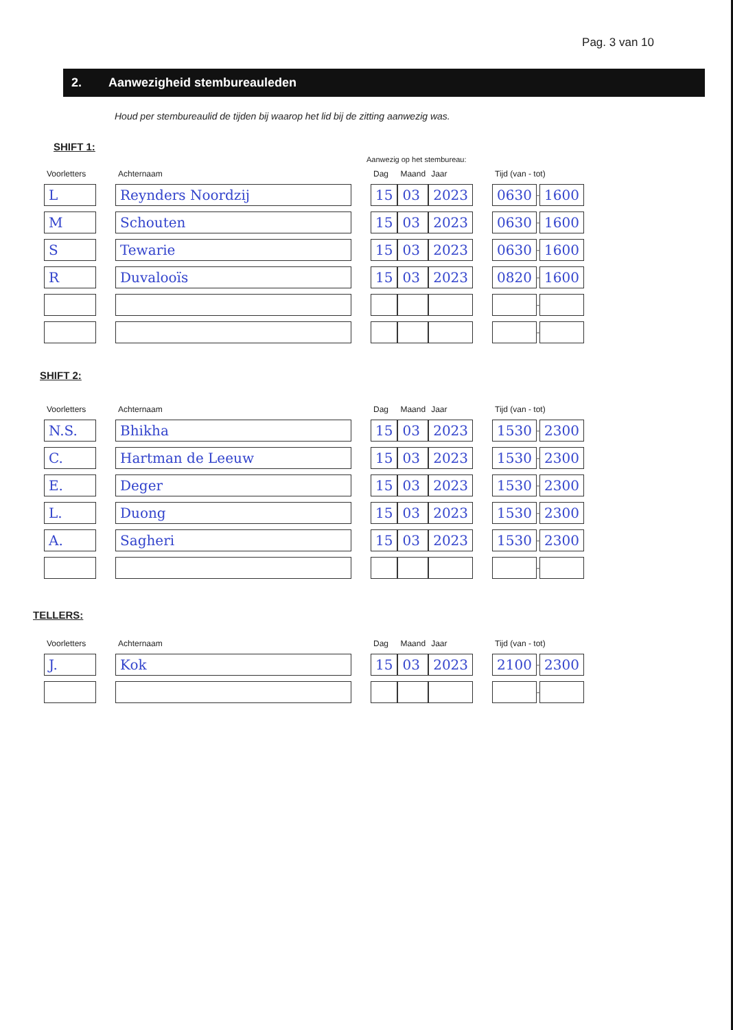Pag. 3 van 10
2. Aanwezigheid stembureauleden
Houd per stembureaulid de tijden bij waarop het lid bij de zitting aanwezig was.
SHIFT 1:
Aanwezig op het stembureau:
| Voorletters | | Achternaam | | Dag | Maand | Jaar | | Tijd (van - tot) | | |
| --- | --- | --- | --- | --- | --- | --- | --- | --- | --- | --- |
| L | | Reynders Noordzij | | 15 | 03 | 2023 | | 0630 | - | 1600 |
| M | | Schouten | | 15 | 03 | 2023 | | 0630 | - | 1600 |
| S | | Tewarie | | 15 | 03 | 2023 | | 0630 | - | 1600 |
| R | | Duvalooïs | | 15 | 03 | 2023 | | 0820 | - | 1600 |
| | | | | | | | | | - | |
| | | | | | | | | | - | |
SHIFT 2:
| Voorletters | | Achternaam | | Dag | Maand | Jaar | | Tijd (van - tot) | | |
| --- | --- | --- | --- | --- | --- | --- | --- | --- | --- | --- |
| N.S. | | Bhikha | | 15 | 03 | 2023 | | 1530 | - | 2300 |
| C. | | Hartman de Leeuw | | 15 | 03 | 2023 | | 1530 | - | 2300 |
| E. | | Deger | | 15 | 03 | 2023 | | 1530 | - | 2300 |
| L. | | Duong | | 15 | 03 | 2023 | | 1530 | - | 2300 |
| A. | | Sagheri | | 15 | 03 | 2023 | | 1530 | - | 2300 |
| | | | | | | | | | - | |
TELLERS:
| Voorletters | | Achternaam | | Dag | Maand | Jaar | | Tijd (van - tot) | | |
| --- | --- | --- | --- | --- | --- | --- | --- | --- | --- | --- |
| J. | | Kok | | 15 | 03 | 2023 | | 2100 | - | 2300 |
| | | | | | | | | | - | |